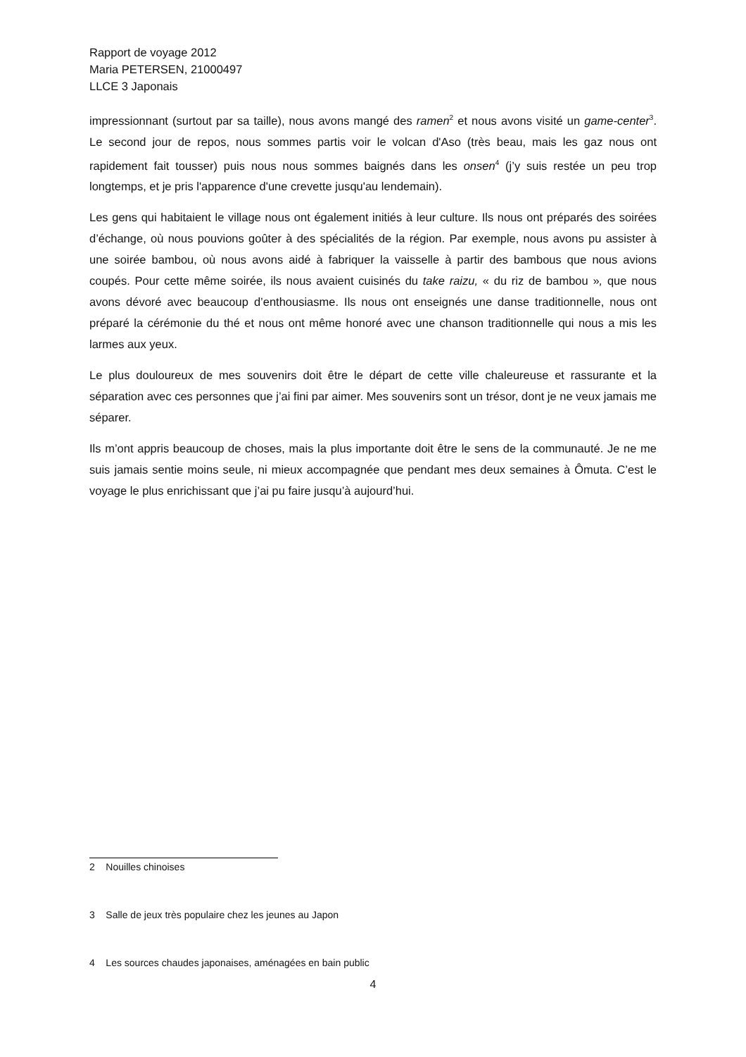Rapport de voyage 2012
Maria PETERSEN, 21000497
LLCE 3 Japonais
impressionnant (surtout par sa taille), nous avons mangé des ramen<sup>2</sup> et nous avons visité un game-center<sup>3</sup>. Le second jour de repos, nous sommes partis voir le volcan d'Aso (très beau, mais les gaz nous ont rapidement fait tousser) puis nous nous sommes baignés dans les onsen<sup>4</sup> (j’y suis restée un peu trop longtemps, et je pris l'apparence d'une crevette jusqu'au lendemain).
Les gens qui habitaient le village nous ont également initiés à leur culture. Ils nous ont préparés des soirées d’échange, où nous pouvions goûter à des spécialités de la région. Par exemple, nous avons pu assister à une soirée bambou, où nous avons aidé à fabriquer la vaisselle à partir des bambous que nous avions coupés. Pour cette même soirée, ils nous avaient cuisinés du take raizu, « du riz de bambou », que nous avons dévoré avec beaucoup d’enthousiasme. Ils nous ont enseignés une danse traditionnelle, nous ont préparé la cérémonie du thé et nous ont même honoré avec une chanson traditionnelle qui nous a mis les larmes aux yeux.
Le plus douloureux de mes souvenirs doit être le départ de cette ville chaleureuse et rassurante et la séparation avec ces personnes que j’ai fini par aimer. Mes souvenirs sont un trésor, dont je ne veux jamais me séparer.
Ils m’ont appris beaucoup de choses, mais la plus importante doit être le sens de la communauté. Je ne me suis jamais sentie moins seule, ni mieux accompagnée que pendant mes deux semaines à Ômuta. C’est le voyage le plus enrichissant que j’ai pu faire jusqu’à aujourd’hui.
2 Nouilles chinoises
3 Salle de jeux très populaire chez les jeunes au Japon
4 Les sources chaudes japonaises, aménagées en bain public
4